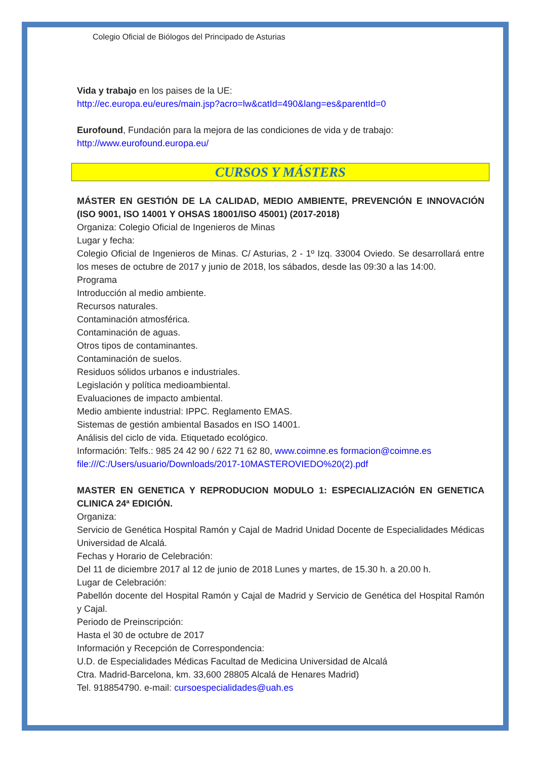Colegio Oficial de Biólogos del Principado de Asturias
Vida y trabajo en los paises de la UE:
http://ec.europa.eu/eures/main.jsp?acro=lw&catId=490&lang=es&parentId=0
Eurofound, Fundación para la mejora de las condiciones de vida y de trabajo:
http://www.eurofound.europa.eu/
CURSOS Y MÁSTERS
MÁSTER EN GESTIÓN DE LA CALIDAD, MEDIO AMBIENTE, PREVENCIÓN E INNOVACIÓN (ISO 9001, ISO 14001 Y OHSAS 18001/ISO 45001) (2017-2018)
Organiza: Colegio Oficial de Ingenieros de Minas
Lugar y fecha:
Colegio Oficial de Ingenieros de Minas. C/ Asturias, 2 - 1º Izq. 33004 Oviedo. Se desarrollará entre los meses de octubre de 2017 y junio de 2018, los sábados, desde las 09:30 a las 14:00.
Programa
Introducción al medio ambiente.
Recursos naturales.
Contaminación atmosférica.
Contaminación de aguas.
Otros tipos de contaminantes.
Contaminación de suelos.
Residuos sólidos urbanos e industriales.
Legislación y política medioambiental.
Evaluaciones de impacto ambiental.
Medio ambiente industrial: IPPC. Reglamento EMAS.
Sistemas de gestión ambiental Basados en ISO 14001.
Análisis del ciclo de vida. Etiquetado ecológico.
Información: Telfs.: 985 24 42 90 / 622 71 62 80, www.coimne.es formacion@coimne.es
file:///C:/Users/usuario/Downloads/2017-10MASTEROVIEDO%20(2).pdf
MASTER EN GENETICA Y REPRODUCION MODULO 1: ESPECIALIZACIÓN EN GENETICA CLINICA 24ª EDICIÓN.
Organiza:
Servicio de Genética Hospital Ramón y Cajal de Madrid Unidad Docente de Especialidades Médicas Universidad de Alcalá.
Fechas y Horario de Celebración:
Del 11 de diciembre 2017 al 12 de junio de 2018 Lunes y martes, de 15.30 h. a 20.00 h.
Lugar de Celebración:
Pabellón docente del Hospital Ramón y Cajal de Madrid y Servicio de Genética del Hospital Ramón y Cajal.
Periodo de Preinscripción:
Hasta el 30 de octubre de 2017
Información y Recepción de Correspondencia:
U.D. de Especialidades Médicas Facultad de Medicina Universidad de Alcalá
Ctra. Madrid-Barcelona, km. 33,600 28805 Alcalá de Henares Madrid)
Tel. 918854790. e-mail: cursoespecialidades@uah.es